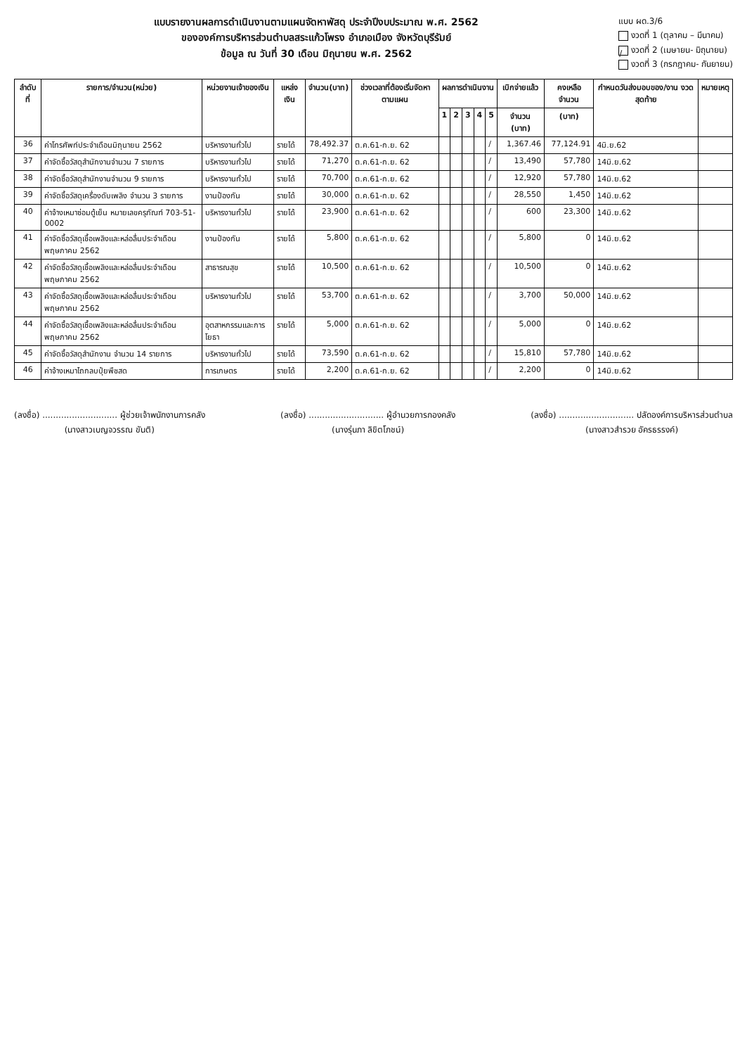แบบรายงานผลการดำเนินงานตามแผนจัดหาพัสดุ ประจำปีงบประมาณ พ.ศ. 2562
ขององค์การบริหารส่วนตำบลสระแก้วโพรง อำเภอเมือง จังหวัดบุรีรัมย์
ข้อมูล ณ วันที่ 30 เดือน มิถุนายน พ.ศ. 2562
แบบ ผด.3/6
งวดที่ 1 (ตุลาคม – มีนาคม)
/ งวดที่ 2 (เมษายน- มิถุนายน)
งวดที่ 3 (กรกฎาคม- กันยายน)
| ลำดับที่ | รายการ/จำนวน(หน่วย) | หน่วยงานเจ้าของเงิน | แหล่งเงิน | จำนวน(บาท) | ช่วงเวลาที่ต้องเริ่มจัดหาตามแผน | ผลการดำเนินงาน | | | | | เบิกจ่ายแล้ว | คงเหลือจำนวน | กำหนดวันส่งมอบของ/งาน งวดสุดท้าย | หมายเหตุ |
| --- | --- | --- | --- | --- | --- | --- | --- | --- | --- | --- | --- | --- | --- | --- |
| | | | | | | 1 | 2 | 3 | 4 | 5 | จำนวน (บาท) | (บาท) | | |
| 36 | ค่าโทรศัพท์ประจำเดือนมิถุนายน 2562 | บริหารงานทั่วไป | รายได้ | 78,492.37 | ต.ค.61-ก.ย. 62 | | | | | / | 1,367.46 | 77,124.91 | 4มิ.ย.62 | |
| 37 | ค่าจัดซื้อวัสดุสำนักงานจำนวน 7 รายการ | บริหารงานทั่วไป | รายได้ | 71,270 | ต.ค.61-ก.ย. 62 | | | | | / | 13,490 | 57,780 | 14มิ.ย.62 | |
| 38 | ค่าจัดซื้อวัสดุสำนักงานจำนวน 9 รายการ | บริหารงานทั่วไป | รายได้ | 70,700 | ต.ค.61-ก.ย. 62 | | | | | / | 12,920 | 57,780 | 14มิ.ย.62 | |
| 39 | ค่าจัดซื้อวัสดุเครื่องดับเพลิง จำนวน 3 รายการ | งานป้องกัน | รายได้ | 30,000 | ต.ค.61-ก.ย. 62 | | | | | / | 28,550 | 1,450 | 14มิ.ย.62 | |
| 40 | ค่าจ้างเหมาซ่อมตู้เย็น หมายเลขครุภัณฑ์ 703-51-0002 | บริหารงานทั่วไป | รายได้ | 23,900 | ต.ค.61-ก.ย. 62 | | | | | / | 600 | 23,300 | 14มิ.ย.62 | |
| 41 | ค่าจัดซื้อวัสดุเชื้อเพลิงและหล่อลื่นประจำเดือนพฤษภาคม 2562 | งานป้องกัน | รายได้ | 5,800 | ต.ค.61-ก.ย. 62 | | | | | / | 5,800 | 0 | 14มิ.ย.62 | |
| 42 | ค่าจัดซื้อวัสดุเชื้อเพลิงและหล่อลื่นประจำเดือนพฤษภาคม 2562 | สาธารณสุข | รายได้ | 10,500 | ต.ค.61-ก.ย. 62 | | | | | / | 10,500 | 0 | 14มิ.ย.62 | |
| 43 | ค่าจัดซื้อวัสดุเชื้อเพลิงและหล่อลื่นประจำเดือนพฤษภาคม 2562 | บริหารงานทั่วไป | รายได้ | 53,700 | ต.ค.61-ก.ย. 62 | | | | | / | 3,700 | 50,000 | 14มิ.ย.62 | |
| 44 | ค่าจัดซื้อวัสดุเชื้อเพลิงและหล่อลื่นประจำเดือนพฤษภาคม 2562 | อุตสาหกรรมและการโยธา | รายได้ | 5,000 | ต.ค.61-ก.ย. 62 | | | | | / | 5,000 | 0 | 14มิ.ย.62 | |
| 45 | ค่าจัดซื้อวัสดุสำนักงาน จำนวน 14 รายการ | บริหารงานทั่วไป | รายได้ | 73,590 | ต.ค.61-ก.ย. 62 | | | | | / | 15,810 | 57,780 | 14มิ.ย.62 | |
| 46 | ค่าจ้างเหมาไถกลบปุ๋ยพืชสด | การเกษตร | รายได้ | 2,200 | ต.ค.61-ก.ย. 62 | | | | | / | 2,200 | 0 | 14มิ.ย.62 | |
(ลงชื่อ) ............................ ผู้ช่วยเจ้าพนักงานการคลัง
(นางสาวเบญจวรรณ ขันติ)
(ลงชื่อ) ............................ ผู้อำนวยการกองคลัง
(นางรุ่นภา ลิขิตโภชน์)
(ลงชื่อ) ............................ ปลัดองค์การบริหารส่วนตำบล
(นางสาวสำรวย อัครธรรงค์)